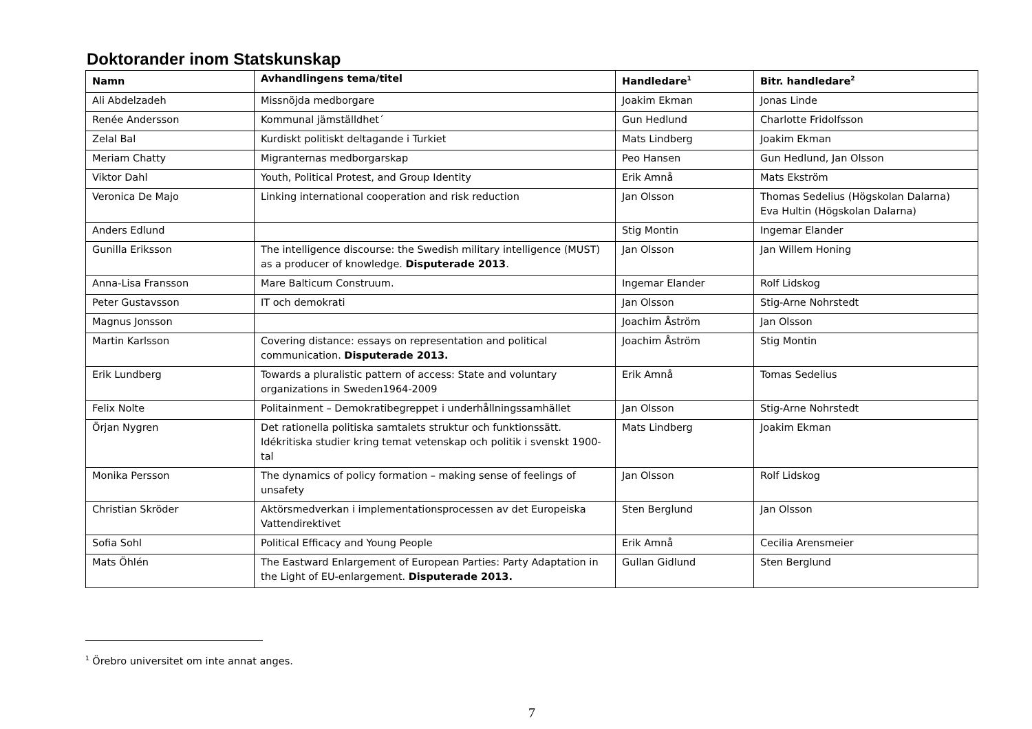Doktorander inom Statskunskap
| Namn | Avhandlingens tema/titel | Handledare<sup>1</sup> | Bitr. handledare<sup>2</sup> |
| --- | --- | --- | --- |
| Ali Abdelzadeh | Missnöjda medborgare | Joakim Ekman | Jonas Linde |
| Renée Andersson | Kommunal jämställdhet´ | Gun Hedlund | Charlotte Fridolfsson |
| Zelal Bal | Kurdiskt politiskt deltagande i Turkiet | Mats Lindberg | Joakim Ekman |
| Meriam Chatty | Migranternas medborgarskap | Peo Hansen | Gun Hedlund, Jan Olsson |
| Viktor Dahl | Youth, Political Protest, and Group Identity | Erik Amnå | Mats Ekström |
| Veronica De Majo | Linking international cooperation and risk reduction | Jan Olsson | Thomas Sedelius (Högskolan Dalarna) Eva Hultin (Högskolan Dalarna) |
| Anders Edlund | | Stig Montin | Ingemar Elander |
| Gunilla Eriksson | The intelligence discourse: the Swedish military intelligence (MUST) as a producer of knowledge. Disputerade 2013 . | Jan Olsson | Jan Willem Honing |
| Anna-Lisa Fransson | Mare Balticum Construum. | Ingemar Elander | Rolf Lidskog |
| Peter Gustavsson | IT och demokrati | Jan Olsson | Stig-Arne Nohrstedt |
| Magnus Jonsson | | Joachim Åström | Jan Olsson |
| Martin Karlsson | Covering distance: essays on representation and political communication. Disputerade 2013. | Joachim Åström | Stig Montin |
| Erik Lundberg | Towards a pluralistic pattern of access: State and voluntary organizations in Sweden1964-2009 | Erik Amnå | Tomas Sedelius |
| Felix Nolte | Politainment – Demokratibegreppet i underhållningssamhället | Jan Olsson | Stig-Arne Nohrstedt |
| Örjan Nygren | Det rationella politiska samtalets struktur och funktionssätt. Idékritiska studier kring temat vetenskap och politik i svenskt 1900-tal | Mats Lindberg | Joakim Ekman |
| Monika Persson | The dynamics of policy formation – making sense of feelings of unsafety | Jan Olsson | Rolf Lidskog |
| Christian Skröder | Aktörsmedverkan i implementationsprocessen av det Europeiska Vattendirektivet | Sten Berglund | Jan Olsson |
| Sofia Sohl | Political Efficacy and Young People | Erik Amnå | Cecilia Arensmeier |
| Mats Öhlén | The Eastward Enlargement of European Parties: Party Adaptation in the Light of EU-enlargement. Disputerade 2013. | Gullan Gidlund | Sten Berglund |
<sup>1</sup> Örebro universitet om inte annat anges.
7